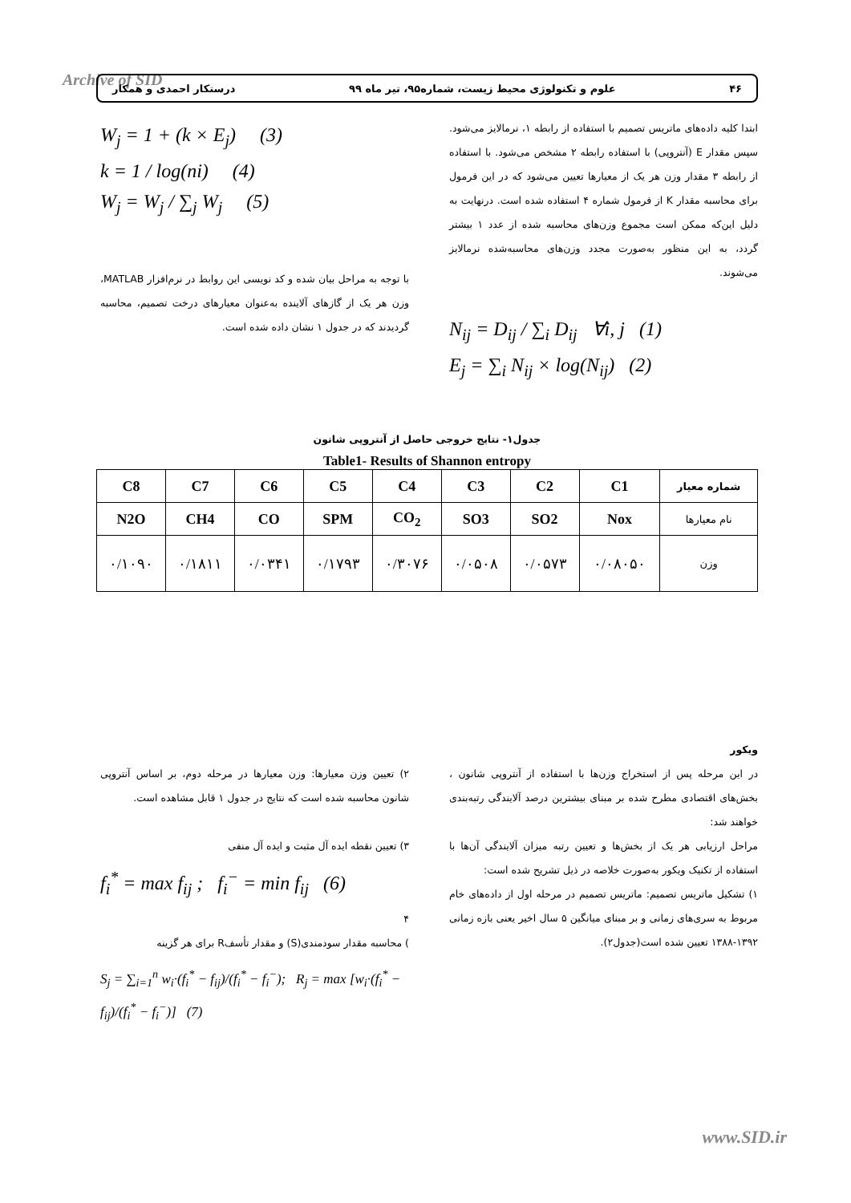Archive of SID ۴۶ علوم و تکنولوژی محیط زیست، شماره۹۵، تیر ماه ۹۹ درستکار احمدی و همکار
ابتدا کلیه داده‌های ماتریس تصمیم با استفاده از رابطه ۱، نرمالایز می‌شود. سپس مقدار E (آنتروپی) با استفاده رابطه ۲ مشخص می‌شود. با استفاده از رابطه ۳ مقدار وزن هر یک از معیارها تعیین می‌شود که در این فرمول برای محاسبه مقدار K از فرمول شماره ۴ استفاده شده است. درنهایت به دلیل این‌که ممکن است مجموع وزن‌های محاسبه شده از عدد ۱ بیشتر گردد، به این منظور به‌صورت مجدد وزن‌های محاسبه‌شده نرمالایز می‌شوند.
N<sub>ij</sub> = D<sub>ij</sub> / ∑<sub>i</sub> D<sub>ij</sub> ∀i, j (1)
E<sub>j</sub> = ∑<sub>i</sub> N<sub>ij</sub> × log(N<sub>ij</sub>) (2)
W<sub>j</sub> = 1 + (k × E<sub>j</sub>) (3)
k = 1 / log(ni) (4)
W<sub>j</sub> = W<sub>j</sub> / ∑<sub>j</sub> W<sub>j</sub> (5)
با توجه به مراحل بیان شده و کد نویسی این روابط در نرم‌افزار MATLAB، وزن هر یک از گازهای آلاینده به‌عنوان معیارهای درخت تصمیم، محاسبه گردیدند که در جدول ۱ نشان داده شده است.
جدول۱- نتایج خروجی حاصل از آنتروپی شانون
Table1- Results of Shannon entropy
| C8 | C7 | C6 | C5 | C4 | C3 | C2 | C1 | شماره معیار |
| --- | --- | --- | --- | --- | --- | --- | --- | --- |
| N2O | CH4 | CO | SPM | CO<sub>2</sub> | SO3 | SO2 | Nox | نام معیارها |
| ۰/۱۰۹۰ | ۰/۱۸۱۱ | ۰/۰۳۴۱ | ۰/۱۷۹۳ | ۰/۳۰۷۶ | ۰/۰۵۰۸ | ۰/۰۵۷۳ | ۰/۰۸۰۵۰ | وزن |
ویکور
در این مرحله پس از استخراج وزن‌ها با استفاده از آنتروپی شانون ، بخش‌های اقتصادی مطرح شده بر مبنای بیشترین درصد آلایندگی رتبه‌بندی خواهند شد:
مراحل ارزیابی هر یک از بخش‌ها و تعیین رتبه میزان آلایندگی آن‌ها با استفاده از تکنیک ویکور به‌صورت خلاصه در ذیل تشریح شده است:
۱) تشکیل ماتریس تصمیم: ماتریس تصمیم در مرحله اول از داده‌های خام مربوط به سری‌های زمانی و بر مبنای میانگین ۵ سال اخیر یعنی بازه زمانی ۱۳۹۲-۱۳۸۸ تعیین شده است(جدول۲).
۲) تعیین وزن معیارها: وزن معیارها در مرحله دوم، بر اساس آنتروپی شانون محاسبه شده است که نتایج در جدول ۱ قابل مشاهده است.
۳) تعیین نقطه ایده آل مثبت و ایده آل منفی
f<sub>i</sub><sup>*</sup> = max f<sub>ij</sub> ; f<sub>i</sub><sup>−</sup> = min f<sub>ij</sub> (6)
۴
) محاسبه مقدار سودمندی(S) و مقدار تأسفR برای هر گزینه
S<sub>j</sub> = ∑<sub>i=1</sub><sup>n</sup> w<sub>i</sub>·(f<sub>i</sub><sup>*</sup> − f<sub>ij</sub>)/(f<sub>i</sub><sup>*</sup> − f<sub>i</sub><sup>−</sup>); R<sub>j</sub> = max [w<sub>i</sub>·(f<sub>i</sub><sup>*</sup> − f<sub>ij</sub>)/(f<sub>i</sub><sup>*</sup> − f<sub>i</sub><sup>−</sup>)] (7)
www.SID.ir